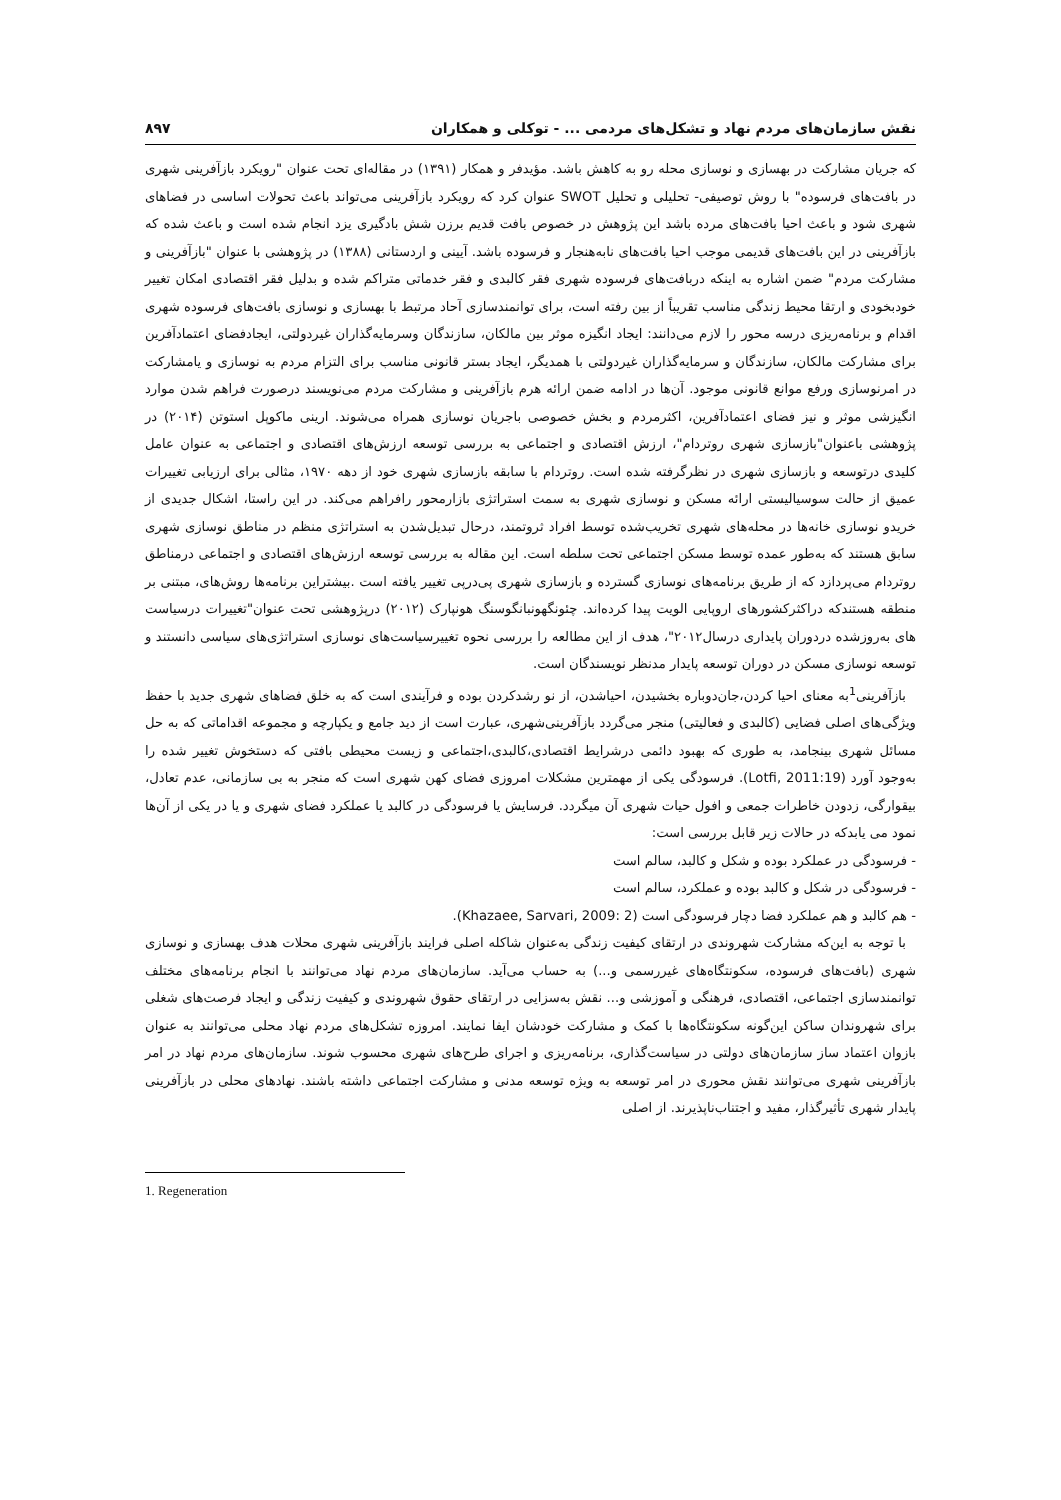نقش سازمان‌های مردم نهاد و تشکل‌های مردمی ... - توکلی و همکاران ۸۹۷
که جریان مشارکت در بهسازی و نوسازی محله رو به کاهش باشد. مؤیدفر و همکار (۱۳۹۱) در مقاله‌ای تحت عنوان "رویکرد بازآفرینی شهری در بافت‌های فرسوده" با روش توصیفی- تحلیلی و تحلیل SWOT عنوان کرد که رویکرد بازآفرینی می‌تواند باعث تحولات اساسی در فضاهای شهری شود و باعث احیا بافت‌های مرده باشد این پژوهش در خصوص بافت قدیم برزن شش بادگیری یزد انجام شده است و باعث شده که بازآفرینی در این بافت‌های قدیمی موجب احیا بافت‌های نابه‌هنجار و فرسوده باشد. آیینی و اردستانی (۱۳۸۸) در پژوهشی با عنوان "بازآفرینی و مشارکت مردم" ضمن اشاره به اینکه دربافت‌های فرسوده شهری فقر کالبدی و فقر خدماتی متراکم شده و بدلیل فقر اقتصادی امکان تغییر خودبخودی و ارتقا محیط زندگی مناسب تقریباً از بین رفته است، برای توانمندسازی آحاد مرتبط با بهسازی و نوسازی بافت‌های فرسوده شهری اقدام و برنامه‌ریزی درسه محور را لازم می‌دانند: ایجاد انگیزه موثر بین مالکان، سازندگان وسرمایه‌گذاران غیردولتی، ایجادفضای اعتمادآفرین برای مشارکت مالکان، سازندگان و سرمایه‌گذاران غیردولتی با همدیگر، ایجاد بستر قانونی مناسب برای التزام مردم به نوسازی و یامشارکت در امرنوسازی ورفع موانع قانونی موجود. آن‌ها در ادامه ضمن ارائه هرم بازآفرینی و مشارکت مردم می‌نویسند درصورت فراهم شدن موارد انگیزشی موثر و نیز فضای اعتمادآفرین، اکثرمردم و بخش خصوصی باجریان نوسازی همراه می‌شوند. ارینی ماکوپل استوتن (۲۰۱۴) در پژوهشی باعنوان"بازسازی شهری روتردام"، ارزش اقتصادی و اجتماعی به بررسی توسعه ارزش‌های اقتصادی و اجتماعی به عنوان عامل کلیدی درتوسعه و بازسازی شهری در نظرگرفته شده است. روتردام با سابقه بازسازی شهری خود از دهه ۱۹۷۰، مثالی برای ارزیابی تغییرات عمیق از حالت سوسیالیستی ارائه مسکن و نوسازی شهری به سمت استراتژی بازارمحور رافراهم می‌کند. در این راستا، اشکال جدیدی از خریدو نوسازی خانه‌ها در محله‌های شهری تخریب‌شده توسط افراد ثروتمند، درحال تبدیل‌شدن به استراتژی منظم در مناطق نوسازی شهری سابق هستند که به‌طور عمده توسط مسکن اجتماعی تحت سلطه است. این مقاله به بررسی توسعه ارزش‌های اقتصادی و اجتماعی درمناطق روتردام می‌پردازد که از طریق برنامه‌های نوسازی گسترده و بازسازی شهری پی‌درپی تغییر یافته است .بیشتراین برنامه‌ها روش‌های، مبتنی بر منطقه هستندکه دراکثرکشورهای اروپایی الویت پیدا کرده‌اند. چئونگهونبانگوسنگ هونپارک (۲۰۱۲) درپژوهشی تحت عنوان"تغییرات درسیاست های به‌روزشده دردوران پایداری درسال۲۰۱۲"، هدف از این مطالعه را بررسی نحوه تغییرسیاست‌های نوسازی استراتژی‌های سیاسی دانستند و توسعه نوسازی مسکن در دوران توسعه پایدار مدنظر نویسندگان است.
بازآفرینی<sup>1</sup>به معنای احیا کردن،جان‌دوباره بخشیدن، احیاشدن، از نو رشدکردن بوده و فرآیندی است که به خلق فضاهای شهری جدید با حفظ ویژگی‌های اصلی فضایی (کالبدی و فعالیتی) منجر می‌گردد بازآفرینی‌شهری، عبارت است از دید جامع و یکپارچه و مجموعه اقداماتی که به حل مسائل شهری بینجامد، به طوری که بهبود دائمی درشرایط اقتصادی،کالبدی،اجتماعی و زیست محیطی بافتی که دستخوش تغییر شده را به‌وجود آورد (Lotfi, 2011:19). فرسودگی یکی از مهمترین مشکلات امروزی فضای کهن شهری است که منجر به بی سازمانی، عدم تعادل، بیقوارگی، زدودن خاطرات جمعی و افول حیات شهری آن میگردد. فرسایش یا فرسودگی در کالبد یا عملکرد فضای شهری و یا در یکی از آن‌ها نمود می یابدکه در حالات زیر قابل بررسی است:
- فرسودگی در عملکرد بوده و شکل و کالبد، سالم است
- فرسودگی در شکل و کالبد بوده و عملکرد، سالم است
- هم کالبد و هم عملکرد فضا دچار فرسودگی است (Khazaee, Sarvari, 2009: 2).
با توجه به این‌که مشارکت شهروندی در ارتقای کیفیت زندگی به‌عنوان شاکله اصلی فرایند بازآفرینی شهری محلات هدف بهسازی و نوسازی شهری (بافت‌های فرسوده، سکونتگاه‌های غیررسمی و...) به حساب می‌آید. سازمان‌های مردم نهاد می‌توانند با انجام برنامه‌های مختلف توانمندسازی اجتماعی، اقتصادی، فرهنگی و آموزشی و... نقش به‌سزایی در ارتقای حقوق شهروندی و کیفیت زندگی و ایجاد فرصت‌های شغلی برای شهروندان ساکن این‌گونه سکونتگاه‌ها با کمک و مشارکت خودشان ایفا نمایند. امروزه تشکل‌های مردم نهاد محلی می‌توانند به عنوان بازوان اعتماد ساز سازمان‌های دولتی در سیاست‌گذاری، برنامه‌ریزی و اجرای طرح‌های شهری محسوب شوند. سازمان‌های مردم نهاد در امر بازآفرینی شهری می‌توانند نقش محوری در امر توسعه به ویژه توسعه مدنی و مشارکت اجتماعی داشته باشند. نهادهای محلی در بازآفرینی پایدار شهری تأثیرگذار، مفید و اجتناب‌ناپذیرند. از اصلی
1. Regeneration